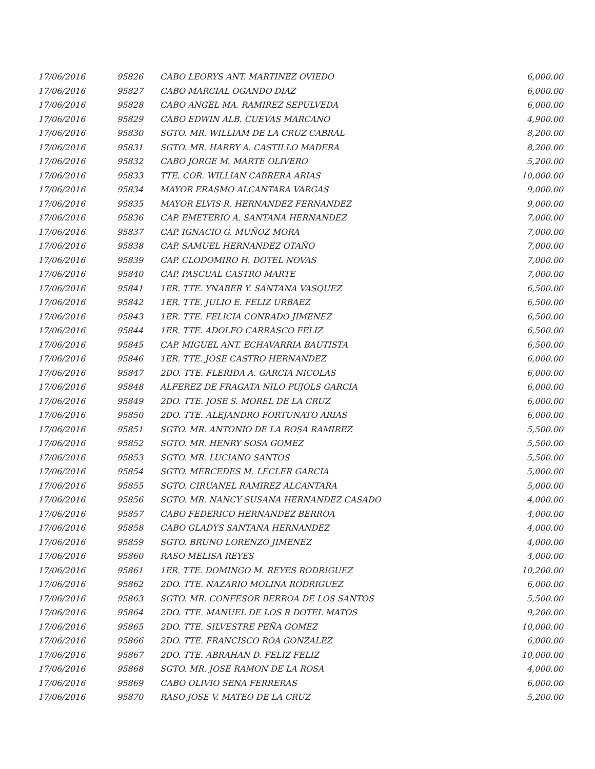| 17/06/2016 | 95826 | CABO LEORYS ANT. MARTINEZ OVIEDO | 6,000.00 |
| 17/06/2016 | 95827 | CABO MARCIAL OGANDO DIAZ | 6,000.00 |
| 17/06/2016 | 95828 | CABO ANGEL MA. RAMIREZ SEPULVEDA | 6,000.00 |
| 17/06/2016 | 95829 | CABO EDWIN ALB. CUEVAS MARCANO | 4,900.00 |
| 17/06/2016 | 95830 | SGTO. MR. WILLIAM DE LA CRUZ CABRAL | 8,200.00 |
| 17/06/2016 | 95831 | SGTO. MR. HARRY A. CASTILLO MADERA | 8,200.00 |
| 17/06/2016 | 95832 | CABO JORGE M. MARTE OLIVERO | 5,200.00 |
| 17/06/2016 | 95833 | TTE. COR. WILLIAN CABRERA ARIAS | 10,000.00 |
| 17/06/2016 | 95834 | MAYOR ERASMO ALCANTARA VARGAS | 9,000.00 |
| 17/06/2016 | 95835 | MAYOR ELVIS R. HERNANDEZ FERNANDEZ | 9,000.00 |
| 17/06/2016 | 95836 | CAP. EMETERIO A. SANTANA HERNANDEZ | 7,000.00 |
| 17/06/2016 | 95837 | CAP. IGNACIO G. MUÑOZ MORA | 7,000.00 |
| 17/06/2016 | 95838 | CAP. SAMUEL HERNANDEZ OTAÑO | 7,000.00 |
| 17/06/2016 | 95839 | CAP. CLODOMIRO H. DOTEL NOVAS | 7,000.00 |
| 17/06/2016 | 95840 | CAP. PASCUAL CASTRO MARTE | 7,000.00 |
| 17/06/2016 | 95841 | 1ER. TTE. YNABER Y. SANTANA VASQUEZ | 6,500.00 |
| 17/06/2016 | 95842 | 1ER. TTE. JULIO E. FELIZ URBAEZ | 6,500.00 |
| 17/06/2016 | 95843 | 1ER. TTE. FELICIA CONRADO JIMENEZ | 6,500.00 |
| 17/06/2016 | 95844 | 1ER. TTE. ADOLFO CARRASCO FELIZ | 6,500.00 |
| 17/06/2016 | 95845 | CAP. MIGUEL ANT. ECHAVARRIA BAUTISTA | 6,500.00 |
| 17/06/2016 | 95846 | 1ER. TTE. JOSE CASTRO HERNANDEZ | 6,000.00 |
| 17/06/2016 | 95847 | 2DO. TTE. FLERIDA A. GARCIA NICOLAS | 6,000.00 |
| 17/06/2016 | 95848 | ALFEREZ DE FRAGATA NILO PUJOLS GARCIA | 6,000.00 |
| 17/06/2016 | 95849 | 2DO. TTE. JOSE S. MOREL DE LA CRUZ | 6,000.00 |
| 17/06/2016 | 95850 | 2DO. TTE. ALEJANDRO FORTUNATO ARIAS | 6,000.00 |
| 17/06/2016 | 95851 | SGTO. MR. ANTONIO DE LA ROSA RAMIREZ | 5,500.00 |
| 17/06/2016 | 95852 | SGTO. MR. HENRY SOSA GOMEZ | 5,500.00 |
| 17/06/2016 | 95853 | SGTO. MR. LUCIANO SANTOS | 5,500.00 |
| 17/06/2016 | 95854 | SGTO. MERCEDES M. LECLER GARCIA | 5,000.00 |
| 17/06/2016 | 95855 | SGTO. CIRUANEL RAMIREZ ALCANTARA | 5,000.00 |
| 17/06/2016 | 95856 | SGTO. MR. NANCY SUSANA HERNANDEZ CASADO | 4,000.00 |
| 17/06/2016 | 95857 | CABO FEDERICO HERNANDEZ BERROA | 4,000.00 |
| 17/06/2016 | 95858 | CABO GLADYS SANTANA HERNANDEZ | 4,000.00 |
| 17/06/2016 | 95859 | SGTO. BRUNO LORENZO JIMENEZ | 4,000.00 |
| 17/06/2016 | 95860 | RASO MELISA REYES | 4,000.00 |
| 17/06/2016 | 95861 | 1ER. TTE. DOMINGO M. REYES RODRIGUEZ | 10,200.00 |
| 17/06/2016 | 95862 | 2DO. TTE. NAZARIO MOLINA RODRIGUEZ | 6,000.00 |
| 17/06/2016 | 95863 | SGTO. MR. CONFESOR BERROA DE LOS SANTOS | 5,500.00 |
| 17/06/2016 | 95864 | 2DO. TTE. MANUEL DE LOS R DOTEL MATOS | 9,200.00 |
| 17/06/2016 | 95865 | 2DO. TTE. SILVESTRE PEÑA GOMEZ | 10,000.00 |
| 17/06/2016 | 95866 | 2DO. TTE. FRANCISCO ROA GONZALEZ | 6,000.00 |
| 17/06/2016 | 95867 | 2DO. TTE. ABRAHAN D. FELIZ FELIZ | 10,000.00 |
| 17/06/2016 | 95868 | SGTO. MR. JOSE RAMON DE LA ROSA | 4,000.00 |
| 17/06/2016 | 95869 | CABO OLIVIO SENA FERRERAS | 6,000.00 |
| 17/06/2016 | 95870 | RASO JOSE V. MATEO DE LA CRUZ | 5,200.00 |